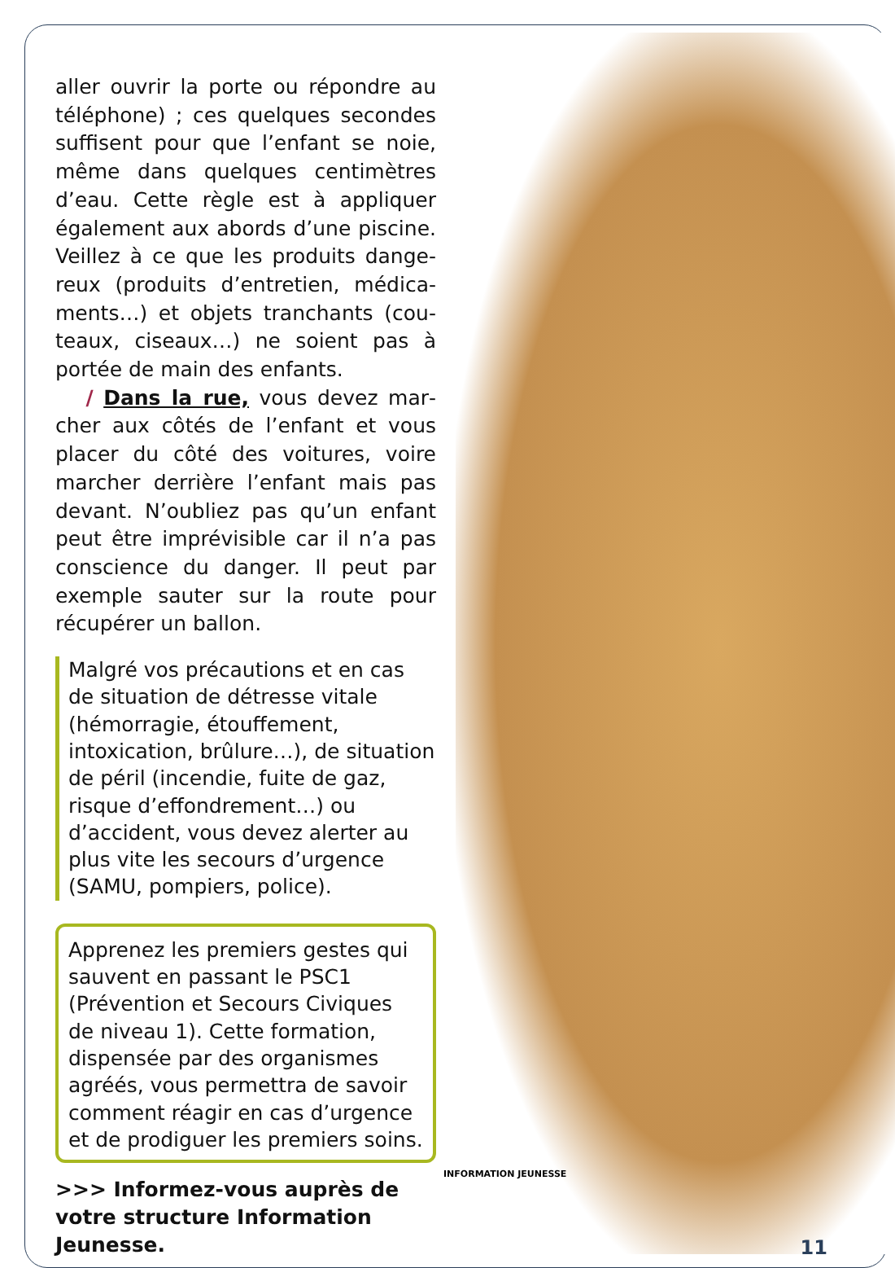aller ouvrir la porte ou répondre au téléphone) ; ces quelques secondes suffisent pour que l’enfant se noie, même dans quelques centimètres d’eau. Cette règle est à appliquer également aux abords d’une piscine. Veillez à ce que les produits dange­reux (produits d’entretien, médica­ments…) et objets tranchants (cou­teaux, ciseaux…) ne soient pas à portée de main des enfants.
/ Dans la rue, vous devez mar­cher aux côtés de l’enfant et vous placer du côté des voitures, voire marcher derrière l’enfant mais pas devant. N’oubliez pas qu’un enfant peut être imprévisible car il n’a pas conscience du danger. Il peut par exemple sauter sur la route pour récupérer un ballon.
Malgré vos précautions et en cas de situation de détresse vitale (hémorragie, étouffement, intoxication, brûlure…), de situation de péril (incendie, fuite de gaz, risque d’effondrement…) ou d’accident, vous devez alerter au plus vite les secours d’urgence (SAMU, pompiers, police).
Apprenez les premiers gestes qui sauvent en passant le PSC1 (Prévention et Secours Civiques de niveau 1). Cette formation, dispensée par des organismes agréés, vous permettra de savoir comment réagir en cas d’urgence et de prodiguer les premiers soins.
>>> Informez-vous auprès de votre structure Information Jeunesse.
INFORMATION JEUNESSE
11